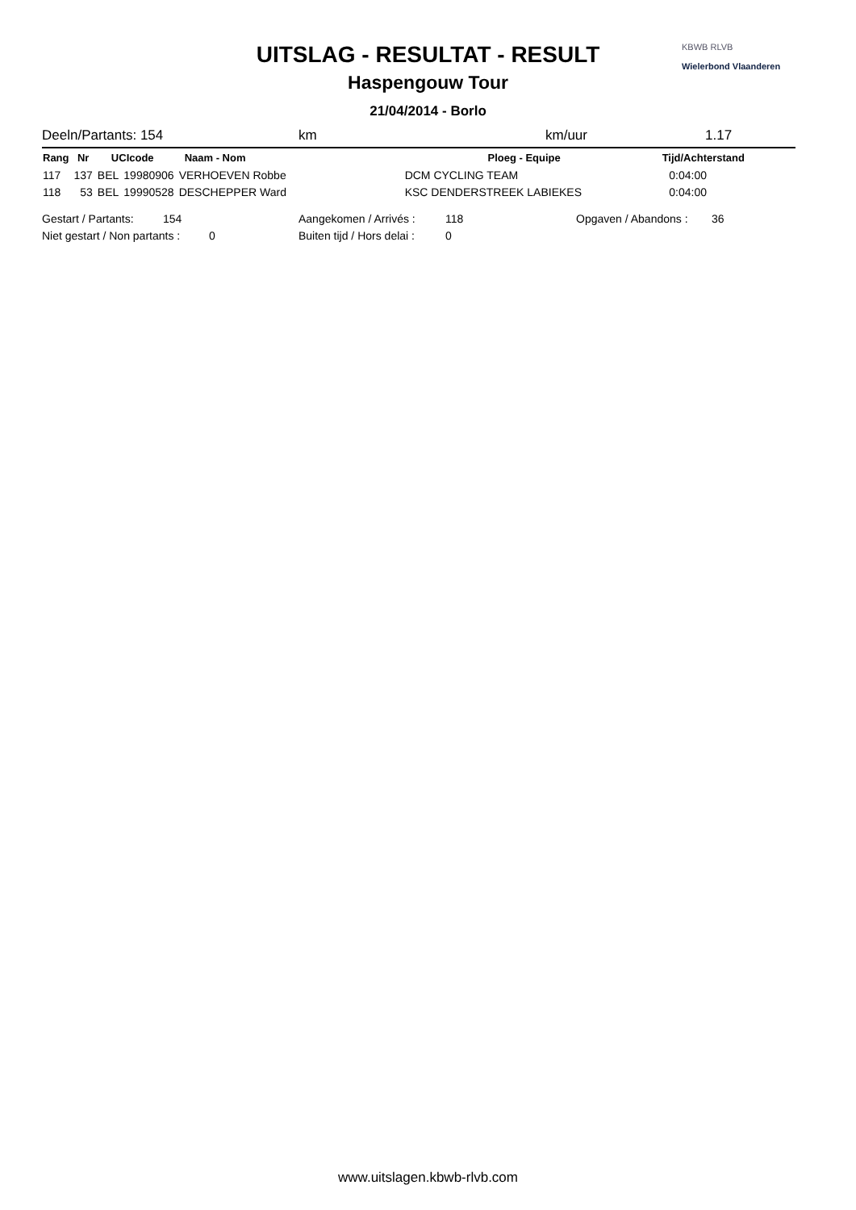UITSLAG - RESULTAT - RESULT
Haspengouw Tour
21/04/2014 - Borlo
KBWB RLVB
Wielerbond Vlaanderen
Deeln/Partants: 154 km km/uur 1.17
| Rang | Nr | UCIcode | | Naam - Nom | Ploeg - Equipe | Tijd/Achterstand |
| --- | --- | --- | --- | --- | --- | --- |
| 117 | 137 | BEL | 19980906 | VERHOEVEN Robbe | DCM CYCLING TEAM | 0:04:00 |
| 118 | 53 | BEL | 19990528 | DESCHEPPER Ward | KSC DENDERSTREEK LABIEKES | 0:04:00 |
Gestart / Partants: 154 Aangekomen / Arrivés : 118 Opgaven / Abandons : 36
Niet gestart / Non partants : 0 Buiten tijd / Hors delai : 0
www.uitslagen.kbwb-rlvb.com